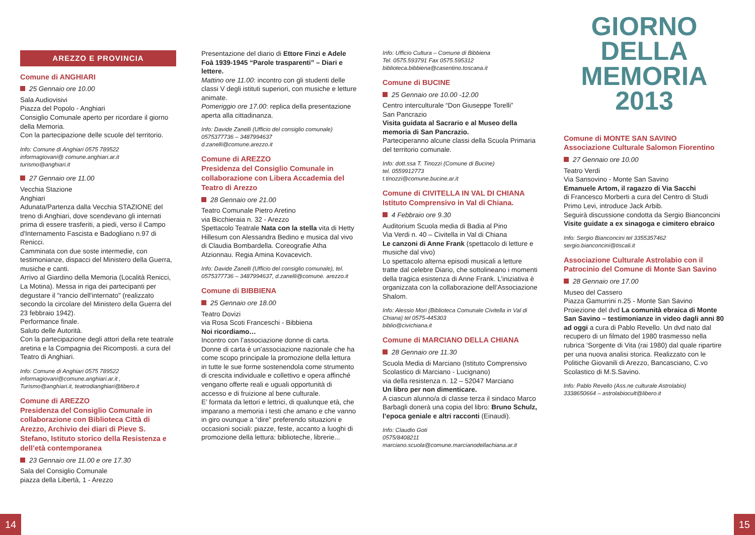AREZZO E PROVINCIA
Comune di ANGHIARI
25 Gennaio ore 10.00
Sala Audiovisivi
Piazza del Popolo - Anghiari
Consiglio Comunale aperto per ricordare il giorno della Memoria.
Con la partecipazione delle scuole del territorio.
Info: Comune di Anghiari 0575 789522
informagiovani@ comune.anghiari.ar.it
turismo@anghiari.it
27 Gennaio ore 11.00
Vecchia Stazione
Anghiari
Adunata/Partenza dalla Vecchia STAZIONE del treno di Anghiari, dove scendevano gli internati prima di essere trasferiti, a piedi, verso il Campo d'Internamento Fascista e Badogliano n.97 di Renicci.
Camminata con due soste intermedie, con testimonianze, dispacci del Ministero della Guerra, musiche e canti.
Arrivo al Giardino della Memoria (Località Renicci, La Motina). Messa in riga dei partecipanti per degustare il "rancio dell'internato" (realizzato secondo la circolare del Ministero della Guerra del 23 febbraio 1942).
Performance finale.
Saluto delle Autorità.
Con la partecipazione degli attori della rete teatrale aretina e la Compagnia dei Ricomposti. a cura del Teatro di Anghiari.
Info: Comune di Anghiari 0575 789522
informagiovani@comune.anghiari.ar.it ,
Turismo@anghiari.it, teatrodianghiari@libero.it
Comune di AREZZO
Presidenza del Consiglio Comunale in collaborazione con Biblioteca Città di Arezzo, Archivio dei diari di Pieve S. Stefano, Istituto storico della Resistenza e dell’età contemporanea
23 Gennaio ore 11.00 e ore 17.30
Sala del Consiglio Comunale
piazza della Libertà, 1 - Arezzo
Presentazione del diario di Ettore Finzi e Adele Foà 1939-1945 “Parole trasparenti” – Diari e lettere.
Mattino ore 11.00: incontro con gli studenti delle classi V degli istituti superiori, con musiche e letture animate.
Pomeriggio ore 17.00: replica della presentazione aperta alla cittadinanza.
Info: Davide Zanelli (Ufficio del consiglio comunale)
0575377736 – 3487994637
d.zanelli@comune.arezzo.it
Comune di AREZZO
Presidenza del Consiglio Comunale in collaborazione con Libera Accademia del Teatro di Arezzo
28 Gennaio ore 21.00
Teatro Comunale Pietro Aretino
via Bicchieraia n. 32 - Arezzo
Spettacolo Teatrale Nata con la stella vita di Hetty Hillesum con Alessandra Bedino e musica dal vivo di Claudia Bombardella. Coreografie Atha Atzionnau. Regia Amina Kovacevich.
Info: Davide Zanelli (Ufficio del consiglio comunale), tel. 0575377736 – 3487994637, d.zanelli@comune. arezzo.it
Comune di BIBBIENA
25 Gennaio ore 18.00
Teatro Dovizi
via Rosa Scoti Franceschi - Bibbiena
Noi ricordiamo…
Incontro con l’associazione donne di carta.
Donne di carta è un'associazione nazionale che ha come scopo principale la promozione della lettura in tutte le sue forme sostenendola come strumento di crescita individuale e collettivo e opera affinché vengano offerte reali e uguali opportunità di accesso e di fruizione al bene culturale.
E’ formata da lettori e lettrici, di qualunque età, che imparano a memoria i testi che amano e che vanno in giro ovunque a “dire” preferendo situazioni e occasioni sociali: piazze, feste, accanto a luoghi di promozione della lettura: biblioteche, librerie...
Info: Ufficio Cultura – Comune di Bibbiena
Tel. 0575.593791 Fax 0575.595312
biblioteca.bibbiena@casentino.toscana.it
Comune di BUCINE
25 Gennaio ore 10.00 -12.00
Centro interculturale “Don Giuseppe Torelli”
San Pancrazio
Visita guidata al Sacrario e al Museo della memoria di San Pancrazio.
Parteciperanno alcune classi della Scuola Primaria del territorio comunale.
Info: dott.ssa T. Tinozzi (Comune di Bucine)
tel. 0559912773
t.tinozzi@comune.bucine.ar.it
Comune di CIVITELLA IN VAL DI CHIANA
Istituto Comprensivo in Val di Chiana.
4 Febbraio ore 9.30
Auditorium Scuola media di Badia al Pino
Via Verdi n. 40 – Civitella in Val di Chiana
Le canzoni di Anne Frank (spettacolo di letture e musiche dal vivo)
Lo spettacolo alterna episodi musicali a letture tratte dal celebre Diario, che sottolineano i momenti della tragica esistenza di Anne Frank. L’iniziativa è organizzata con la collaborazione dell’Associazione Shalom.
Info: Alessio Mori (Biblioteca Comunale Civitella in Val di Chiana) tel 0575-445303
biblio@civichiana.it
Comune di MARCIANO DELLA CHIANA
28 Gennaio ore 11.30
Scuola Media di Marciano (Istituto Comprensivo Scolastico di Marciano - Lucignano)
via della resistenza n. 12 – 52047 Marciano
Un libro per non dimenticare.
A ciascun alunno/a di classe terza il sindaco Marco Barbagli donerà una copia del libro: Bruno Schulz, l’epoca geniale e altri racconti (Einaudi).
Info: Claudio Goti
0575/8408211
marciano.scuola@comune.marcianodellachiana.ar.it
GIORNO
DELLA
MEMORIA
2013
Comune di MONTE SAN SAVINO
Associazione Culturale Salomon Fiorentino
27 Gennaio ore 10.00
Teatro Verdi
Via Sansovino - Monte San Savino
Emanuele Artom, il ragazzo di Via Sacchi
di Francesco Morberti a cura del Centro di Studi Primo Levi, introduce Jack Arbib.
Seguirà discussione condotta da Sergio Bianconcini
Visite guidate a ex sinagoga e cimitero ebraico
Info: Sergio Bianconcini tel 3355357462
sergio.bianconcini@tiscali.it
Associazione Culturale Astrolabio con il Patrocinio del Comune di Monte San Savino
28 Gennaio ore 17.00
Museo del Cassero
Piazza Gamurrini n.25 - Monte San Savino
Proiezione del dvd La comunità ebraica di Monte San Savino – testimonianze in video dagli anni 80 ad oggi a cura di Pablo Revello. Un dvd nato dal recupero di un filmato del 1980 trasmesso nella rubrica ‘Sorgente di Vita (rai 1980) dal quale ripartire per una nuova analisi storica. Realizzato con le Politiche Giovanili di Arezzo, Bancasciano, C.vo Scolastico di M.S.Savino.
Info: Pablo Revello (Ass.ne culturale Astrolabio)
3338650664 – astrolabiocult@libero.it
14 15